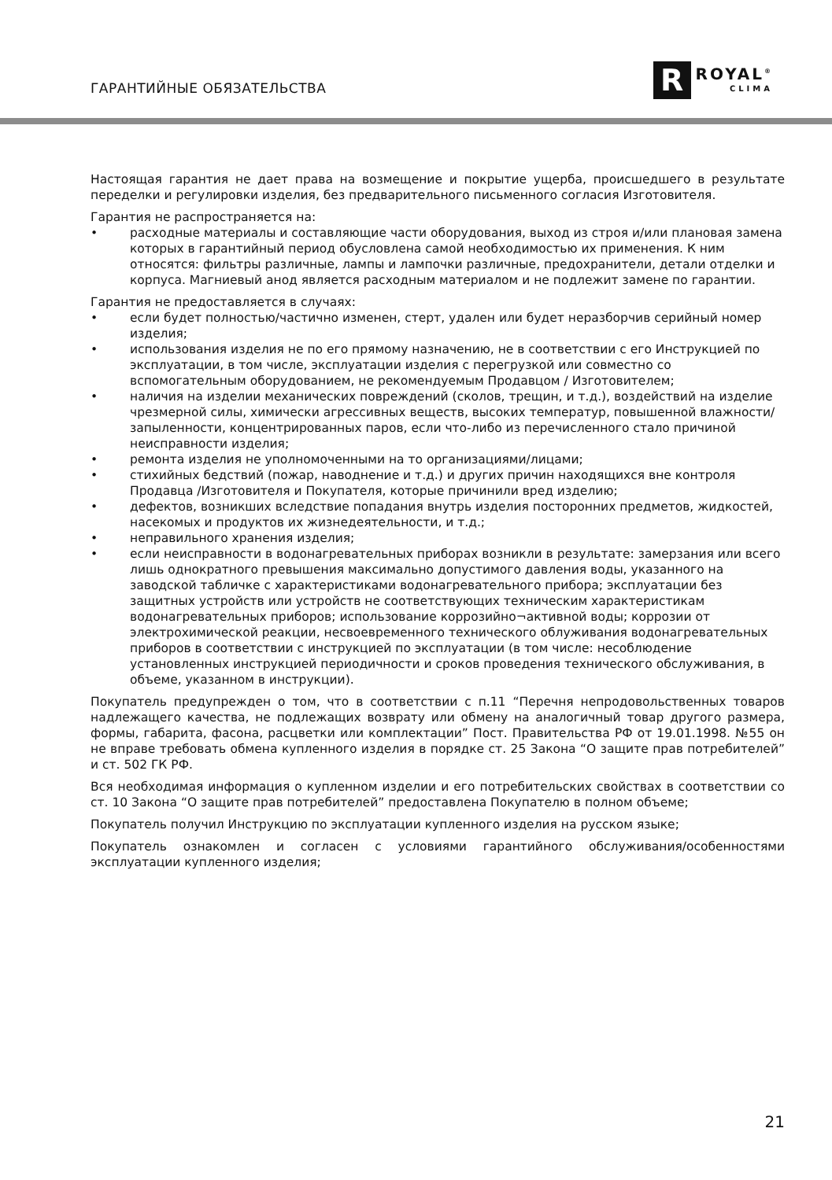ГАРАНТИЙНЫЕ ОБЯЗАТЕЛЬСТВА
R
ROYAL<sup>®</sup>
CLIMA
Настоящая гарантия не дает права на возмещение и покрытие ущерба, происшедшего в результате переделки и регулировки изделия, без предварительного письменного согласия Изготовителя.
Гарантия не распространяется на:
• расходные материалы и составляющие части оборудования, выход из строя и/или плановая замена которых в гарантийный период обусловлена самой необходимостью их применения. К ним относятся: фильтры различные, лампы и лампочки различные, предохранители, детали отделки и корпуса. Магниевый анод является расходным материалом и не подлежит замене по гарантии.
Гарантия не предоставляется в случаях:
• если будет полностью/частично изменен, стерт, удален или будет неразборчив серийный номер изделия;
• использования изделия не по его прямому назначению, не в соответствии с его Инструкцией по эксплуатации, в том числе, эксплуатации изделия с перегрузкой или совместно со вспомогательным оборудованием, не рекомендуемым Продавцом / Изготовителем;
• наличия на изделии механических повреждений (сколов, трещин, и т.д.), воздействий на изделие чрезмерной силы, химически агрессивных веществ, высоких температур, повышенной влажности/запыленности, концентрированных паров, если что-либо из перечисленного стало причиной неисправности изделия;
• ремонта изделия не уполномоченными на то организациями/лицами;
• стихийных бедствий (пожар, наводнение и т.д.) и других причин находящихся вне контроля Продавца /Изготовителя и Покупателя, которые причинили вред изделию;
• дефектов, возникших вследствие попадания внутрь изделия посторонних предметов, жидкостей, насекомых и продуктов их жизнедеятельности, и т.д.;
• неправильного хранения изделия;
• если неисправности в водонагревательных приборах возникли в результате: замерзания или всего лишь однократного превышения максимально допустимого давления воды, указанного на заводской табличке с характеристиками водонагревательного прибора; эксплуатации без защитных устройств или устройств не соответствующих техническим характеристикам водонагревательных приборов; использование коррозийно¬активной воды; коррозии от электрохимической реакции, несвоевременного технического облуживания водонагревательных приборов в соответствии с инструкцией по эксплуатации (в том числе: несоблюдение установленных инструкцией периодичности и сроков проведения технического обслуживания, в объеме, указанном в инструкции).
Покупатель предупрежден о том, что в соответствии с п.11 “Перечня непродовольственных товаров надлежащего качества, не подлежащих возврату или обмену на аналогичный товар другого размера, формы, габарита, фасона, расцветки или комплектации” Пост. Правительства РФ от 19.01.1998. №55 он не вправе требовать обмена купленного изделия в порядке ст. 25 Закона “О защите прав потребителей” и ст. 502 ГК РФ.
Вся необходимая информация о купленном изделии и его потребительских свойствах в соответствии со ст. 10 Закона “О защите прав потребителей” предоставлена Покупателю в полном объеме;
Покупатель получил Инструкцию по эксплуатации купленного изделия на русском языке;
Покупатель ознакомлен и согласен с условиями гарантийного обслуживания/особенностями эксплуатации купленного изделия;
21